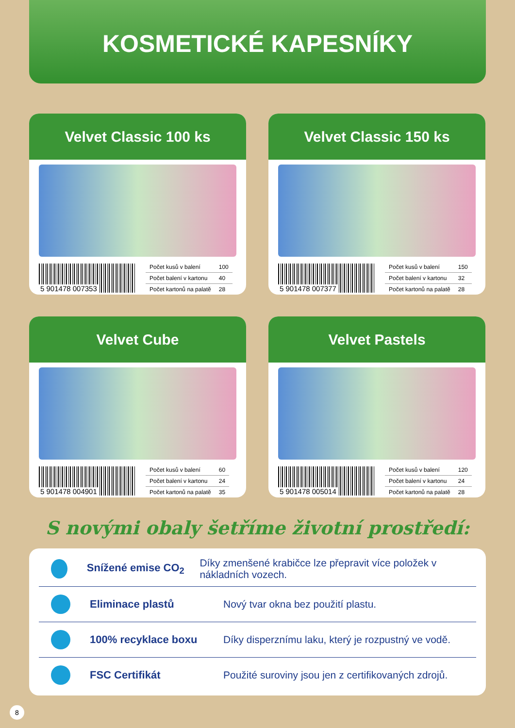KOSMETICKÉ KAPESNÍKY
Velvet Classic 100 ks
5 901478 007353
| Počet kusů v balení | 100 |
| Počet balení v kartonu | 40 |
| Počet kartonů na palatě | 28 |
Velvet Classic 150 ks
5 901478 007377
| Počet kusů v balení | 150 |
| Počet balení v kartonu | 32 |
| Počet kartonů na palatě | 28 |
Velvet Cube
5 901478 004901
| Počet kusů v balení | 60 |
| Počet balení v kartonu | 24 |
| Počet kartonů na palatě | 35 |
Velvet Pastels
5 901478 005014
| Počet kusů v balení | 120 |
| Počet balení v kartonu | 24 |
| Počet kartonů na palatě | 28 |
S novými obaly šetříme životní prostředí:
Snížené emise CO<sub>2</sub>
Díky zmenšené krabičce lze přepravit více položek v nákladních vozech.
Eliminace plastů
Nový tvar okna bez použití plastu.
100% recyklace boxu
Díky disperznímu laku, který je rozpustný ve vodě.
FSC Certifikát
Použité suroviny jsou jen z certifikovaných zdrojů.
8